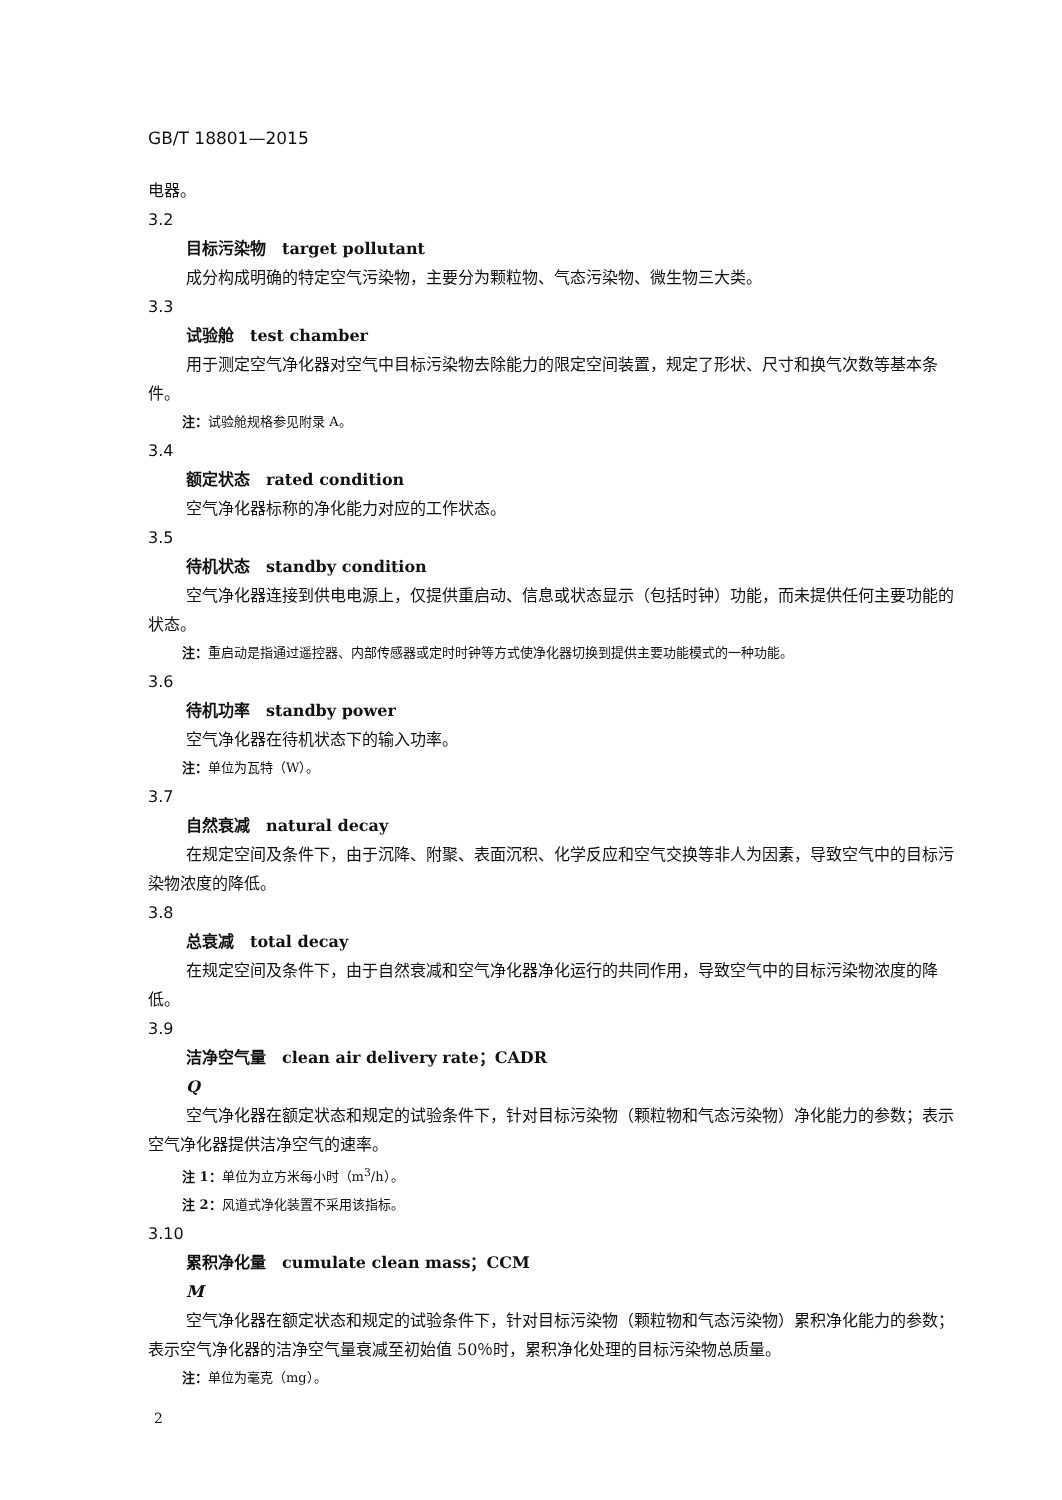GB/T 18801—2015
电器。
3.2
目标污染物　target pollutant
成分构成明确的特定空气污染物，主要分为颗粒物、气态污染物、微生物三大类。
3.3
试验舱　test chamber
用于测定空气净化器对空气中目标污染物去除能力的限定空间装置，规定了形状、尺寸和换气次数等基本条件。
注：试验舱规格参见附录 A。
3.4
额定状态　rated condition
空气净化器标称的净化能力对应的工作状态。
3.5
待机状态　standby condition
空气净化器连接到供电电源上，仅提供重启动、信息或状态显示（包括时钟）功能，而未提供任何主要功能的状态。
注：重启动是指通过遥控器、内部传感器或定时时钟等方式使净化器切换到提供主要功能模式的一种功能。
3.6
待机功率　standby power
空气净化器在待机状态下的输入功率。
注：单位为瓦特（W）。
3.7
自然衰减　natural decay
在规定空间及条件下，由于沉降、附聚、表面沉积、化学反应和空气交换等非人为因素，导致空气中的目标污染物浓度的降低。
3.8
总衰减　total decay
在规定空间及条件下，由于自然衰减和空气净化器净化运行的共同作用，导致空气中的目标污染物浓度的降低。
3.9
洁净空气量　clean air delivery rate；CADR
Q
空气净化器在额定状态和规定的试验条件下，针对目标污染物（颗粒物和气态污染物）净化能力的参数；表示空气净化器提供洁净空气的速率。
注 1：单位为立方米每小时（m<sup>3</sup>/h）。
注 2：风道式净化装置不采用该指标。
3.10
累积净化量　cumulate clean mass；CCM
M
空气净化器在额定状态和规定的试验条件下，针对目标污染物（颗粒物和气态污染物）累积净化能力的参数；表示空气净化器的洁净空气量衰减至初始值 50％时，累积净化处理的目标污染物总质量。
注：单位为毫克（mg）。
2